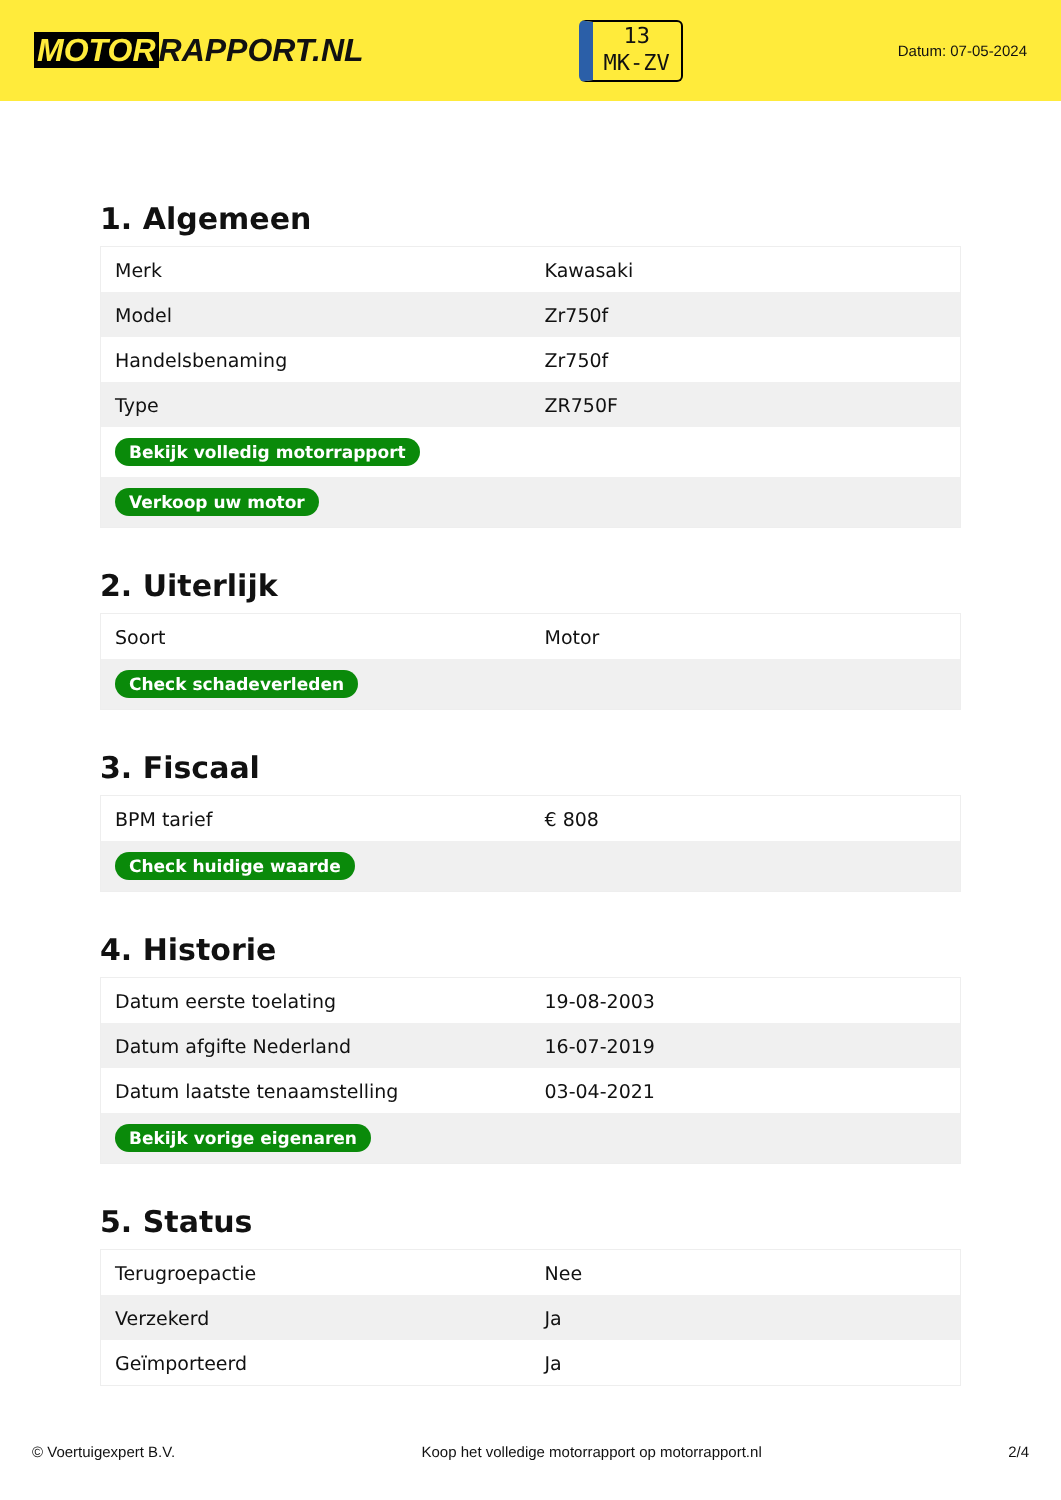MOTOR RAPPORT.NL
13
MK-ZV
Datum: 07-05-2024
1. Algemeen
| Merk | Kawasaki |
| Model | Zr750f |
| Handelsbenaming | Zr750f |
| Type | ZR750F |
| Bekijk volledig motorrapport | |
| Verkoop uw motor | |
2. Uiterlijk
| Soort | Motor |
| Check schadeverleden | |
3. Fiscaal
| BPM tarief | € 808 |
| Check huidige waarde | |
4. Historie
| Datum eerste toelating | 19-08-2003 |
| Datum afgifte Nederland | 16-07-2019 |
| Datum laatste tenaamstelling | 03-04-2021 |
| Bekijk vorige eigenaren | |
5. Status
| Terugroepactie | Nee |
| Verzekerd | Ja |
| Geïmporteerd | Ja |
© Voertuigexpert B.V. Koop het volledige motorrapport op motorrapport.nl 2/4